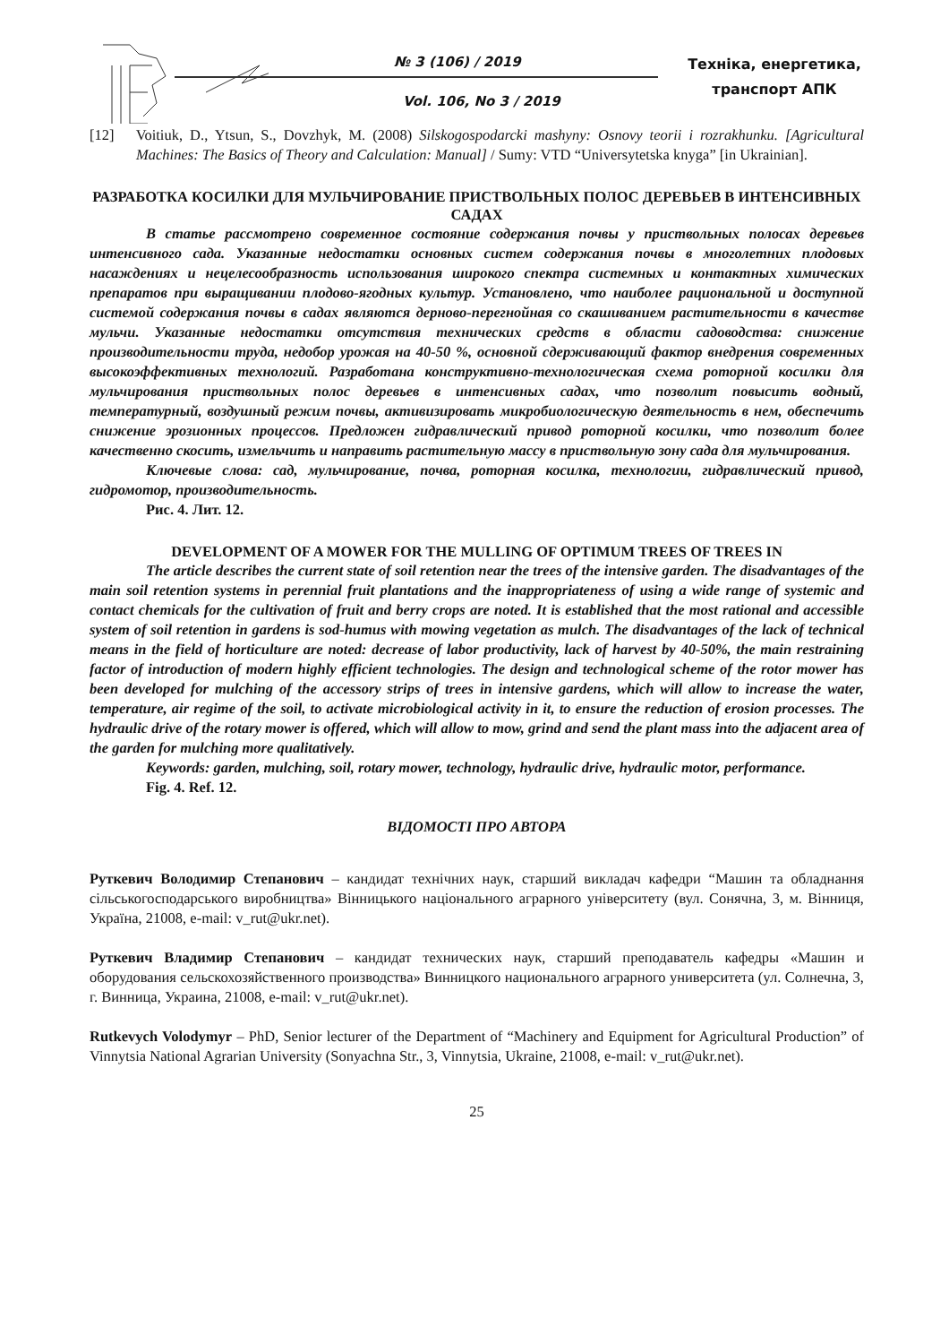№ 3 (106) / 2019
Vol. 106, No 3 / 2019
Техніка, енергетика,
транспорт АПК
[12] Voitiuk, D., Ytsun, S., Dovzhyk, M. (2008) Silskogospodarcki mashyny: Osnovy teorii i rozrakhunku. [Agricultural Machines: The Basics of Theory and Calculation: Manual] / Sumy: VTD “Universytetska knyga” [in Ukrainian].
РАЗРАБОТКА КОСИЛКИ ДЛЯ МУЛЬЧИРОВАНИЕ ПРИСТВОЛЬНЫХ ПОЛОС ДЕРЕВЬЕВ В ИНТЕНСИВНЫХ САДАХ
В статье рассмотрено современное состояние содержания почвы у приствольных полосах деревьев интенсивного сада. Указанные недостатки основных систем содержания почвы в многолетних плодовых насаждениях и нецелесообразность использования широкого спектра системных и контактных химических препаратов при выращивании плодово-ягодных культур. Установлено, что наиболее рациональной и доступной системой содержания почвы в садах являются дерново-перегнойная со скашиванием растительности в качестве мульчи. Указанные недостатки отсутствия технических средств в области садоводства: снижение производительности труда, недобор урожая на 40-50 %, основной сдерживающий фактор внедрения современных высокоэффективных технологий. Разработана конструктивно-технологическая схема роторной косилки для мульчирования приствольных полос деревьев в интенсивных садах, что позволит повысить водный, температурный, воздушный режим почвы, активизировать микробиологическую деятельность в нем, обеспечить снижение эрозионных процессов. Предложен гидравлический привод роторной косилки, что позволит более качественно скосить, измельчить и направить растительную массу в приствольную зону сада для мульчирования.
Ключевые слова: сад, мульчирование, почва, роторная косилка, технологии, гидравлический привод, гидромотор, производительность.
Рис. 4. Лит. 12.
DEVELOPMENT OF A MOWER FOR THE MULLING OF OPTIMUM TREES OF TREES IN
The article describes the current state of soil retention near the trees of the intensive garden. The disadvantages of the main soil retention systems in perennial fruit plantations and the inappropriateness of using a wide range of systemic and contact chemicals for the cultivation of fruit and berry crops are noted. It is established that the most rational and accessible system of soil retention in gardens is sod-humus with mowing vegetation as mulch. The disadvantages of the lack of technical means in the field of horticulture are noted: decrease of labor productivity, lack of harvest by 40-50%, the main restraining factor of introduction of modern highly efficient technologies. The design and technological scheme of the rotor mower has been developed for mulching of the accessory strips of trees in intensive gardens, which will allow to increase the water, temperature, air regime of the soil, to activate microbiological activity in it, to ensure the reduction of erosion processes. The hydraulic drive of the rotary mower is offered, which will allow to mow, grind and send the plant mass into the adjacent area of the garden for mulching more qualitatively.
Keywords: garden, mulching, soil, rotary mower, technology, hydraulic drive, hydraulic motor, performance.
Fig. 4. Ref. 12.
ВІДОМОСТІ ПРО АВТОРА
Руткевич Володимир Степанович – кандидат технічних наук, старший викладач кафедри “Машин та обладнання сільськогосподарського виробництва» Вінницького національного аграрного університету (вул. Сонячна, 3, м. Вінниця, Україна, 21008, e-mail: v_rut@ukr.net).
Руткевич Владимир Степанович – кандидат технических наук, старший преподаватель кафедры «Машин и оборудования сельскохозяйственного производства» Винницкого национального аграрного университета (ул. Солнечна, 3, г. Винница, Украина, 21008, e-mail: v_rut@ukr.net).
Rutkevych Volodymyr – PhD, Senior lecturer of the Department of “Machinery and Equipment for Agricultural Production” of Vinnytsia National Agrarian University (Sonyachna Str., 3, Vinnytsia, Ukraine, 21008, e-mail: v_rut@ukr.net).
25